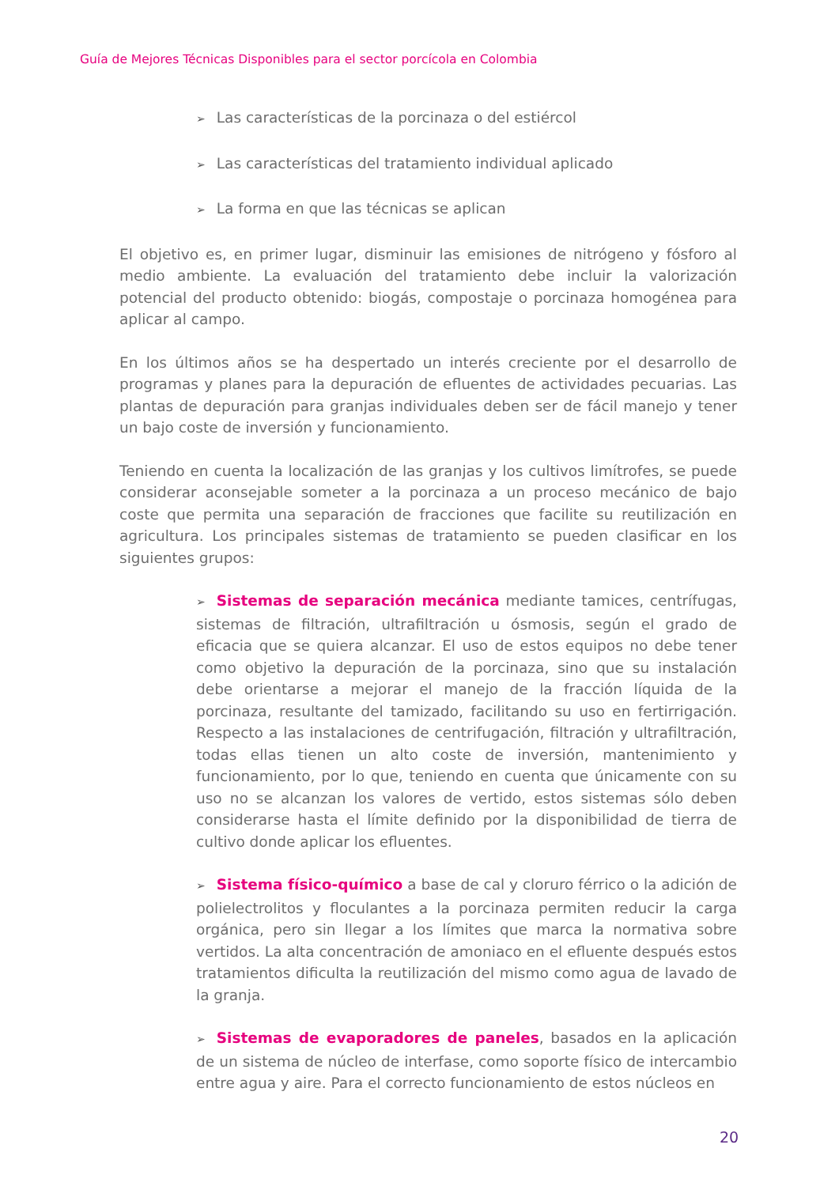Guía de Mejores Técnicas Disponibles para el sector porcícola en Colombia
➢ Las características de la porcinaza o del estiércol
➢ Las características del tratamiento individual aplicado
➢ La forma en que las técnicas se aplican
El objetivo es, en primer lugar, disminuir las emisiones de nitrógeno y fósforo al medio ambiente. La evaluación del tratamiento debe incluir la valorización potencial del producto obtenido: biogás, compostaje o porcinaza homogénea para aplicar al campo.
En los últimos años se ha despertado un interés creciente por el desarrollo de programas y planes para la depuración de efluentes de actividades pecuarias. Las plantas de depuración para granjas individuales deben ser de fácil manejo y tener un bajo coste de inversión y funcionamiento.
Teniendo en cuenta la localización de las granjas y los cultivos limítrofes, se puede considerar aconsejable someter a la porcinaza a un proceso mecánico de bajo coste que permita una separación de fracciones que facilite su reutilización en agricultura. Los principales sistemas de tratamiento se pueden clasificar en los siguientes grupos:
➢ Sistemas de separación mecánica mediante tamices, centrífugas, sistemas de filtración, ultrafiltración u ósmosis, según el grado de eficacia que se quiera alcanzar. El uso de estos equipos no debe tener como objetivo la depuración de la porcinaza, sino que su instalación debe orientarse a mejorar el manejo de la fracción líquida de la porcinaza, resultante del tamizado, facilitando su uso en fertirrigación. Respecto a las instalaciones de centrifugación, filtración y ultrafiltración, todas ellas tienen un alto coste de inversión, mantenimiento y funcionamiento, por lo que, teniendo en cuenta que únicamente con su uso no se alcanzan los valores de vertido, estos sistemas sólo deben considerarse hasta el límite definido por la disponibilidad de tierra de cultivo donde aplicar los efluentes.
➢ Sistema físico-químico a base de cal y cloruro férrico o la adición de polielectrolitos y floculantes a la porcinaza permiten reducir la carga orgánica, pero sin llegar a los límites que marca la normativa sobre vertidos. La alta concentración de amoniaco en el efluente después estos tratamientos dificulta la reutilización del mismo como agua de lavado de la granja.
➢ Sistemas de evaporadores de paneles, basados en la aplicación de un sistema de núcleo de interfase, como soporte físico de intercambio entre agua y aire. Para el correcto funcionamiento de estos núcleos en
20